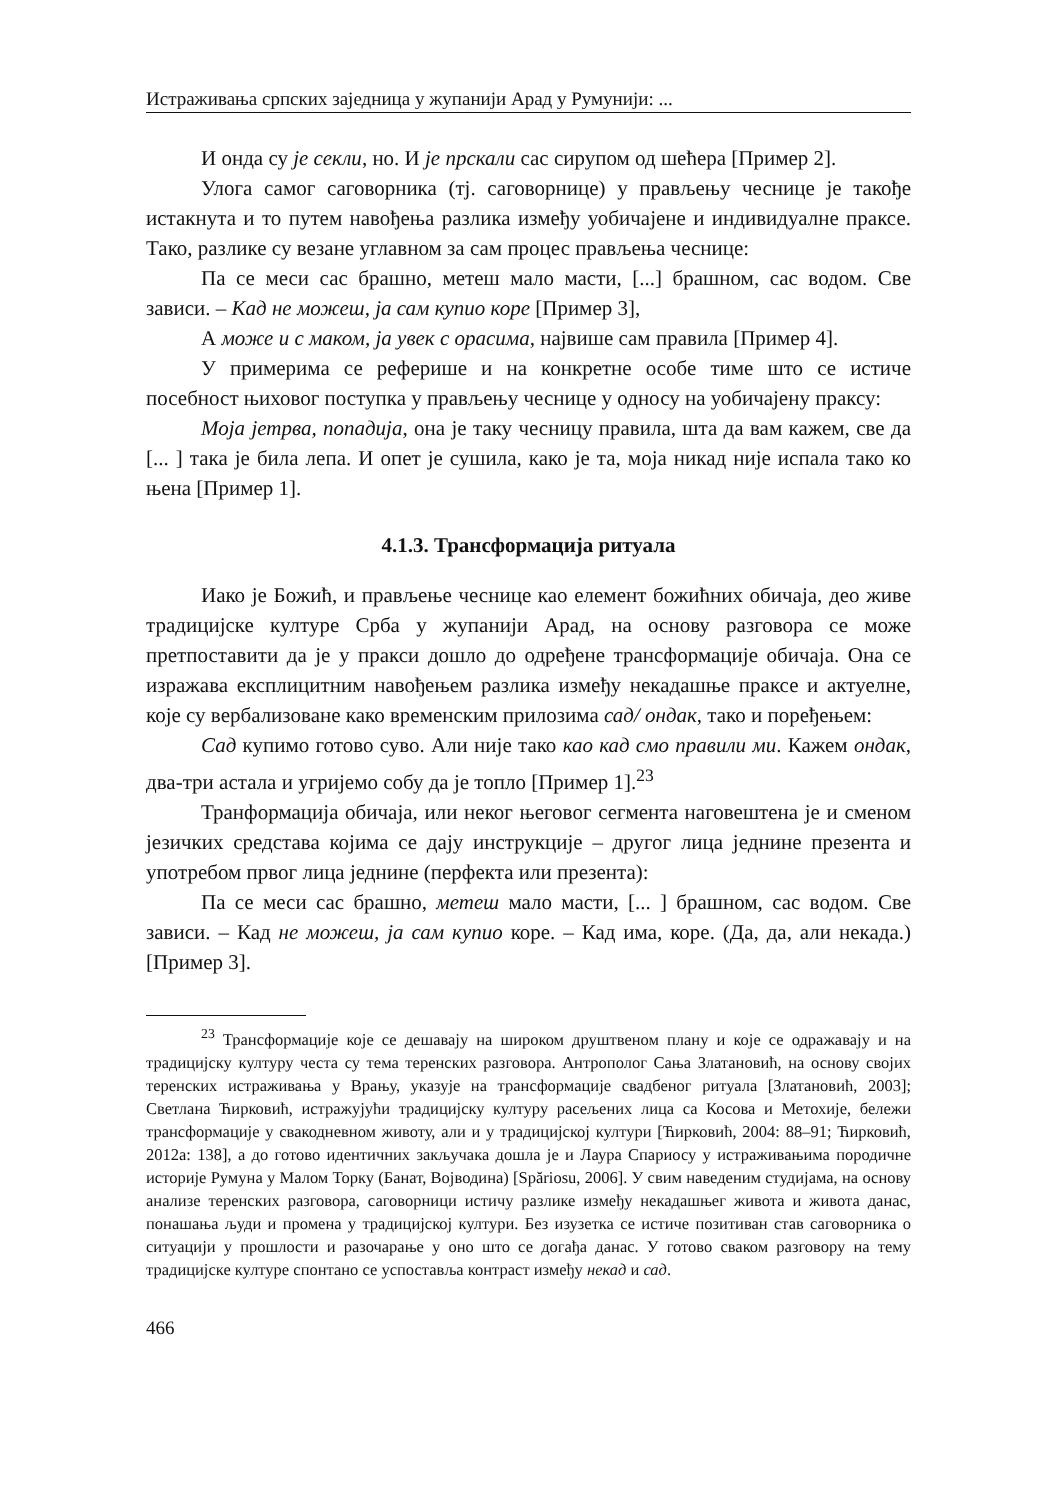Истраживања српских заједница у жупанији Арад у Румунији: ...
И онда су је секли, но. И је прскали сас сирупом од шећера [Пример 2].
Улога самог саговорника (тј. саговорнице) у прављењу чеснице је такође истакнута и то путем навођења разлика између уобичајене и индивидуалне праксе. Тако, разлике су везане углавном за сам процес прављења чеснице:
Па се меси сас брашно, метеш мало масти, [...] брашном, сас водом. Све зависи. – Кад не можеш, ја сам купио коре [Пример 3],
А може и с маком, ја увек с орасима, највише сам правила [Пример 4].
У примерима се реферише и на конкретне особе тиме што се истиче посебност њиховог поступка у прављењу чеснице у односу на уобичајену праксу:
Моја јетрва, попадија, она је таку чесницу правила, шта да вам кажем, све да [... ] така је била лепа. И опет је сушила, како је та, моја никад није испала тако ко њена [Пример 1].
4.1.3. Трансформација ритуала
Иако је Божић, и прављење чеснице као елемент божићних обичаја, део живе традицијске културе Срба у жупанији Арад, на основу разговора се може претпоставити да је у пракси дошло до одређене трансформације обичаја. Она се изражава експлицитним навођењем разлика између некадашње праксе и актуелне, које су вербализоване како временским прилозима сад/ ондак, тако и поређењем:
Сад купимо готово суво. Али није тако као кад смо правили ми. Кажем ондак, два-три астала и угријемо собу да је топло [Пример 1].<sup>23</sup>
Транформација обичаја, или неког његовог сегмента наговештена је и сменом језичких средстава којима се дају инструкције – другог лица једнине презента и употребом првог лица једнине (перфекта или презента):
Па се меси сас брашно, метеш мало масти, [... ] брашном, сас водом. Све зависи. – Кад не можеш, ја сам купио коре. – Кад има, коре. (Да, да, али некада.) [Пример 3].
<sup>23</sup> Трансформације које се дешавају на широком друштвеном плану и које се одражавају и на традицијску културу честа су тема теренских разговора. Антрополог Сања Златановић, на основу својих теренских истраживања у Врању, указује на трансформације свадбеног ритуала [Златановић, 2003]; Светлана Ћирковић, истражујући традицијску културу расељених лица са Косова и Метохије, бележи трансформације у свакодневном животу, али и у традицијској култури [Ћирковић, 2004: 88–91; Ћирковић, 2012а: 138], а до готово идентичних закључака дошла је и Лаура Спариосу у истраживањима породичне историје Румуна у Малом Торку (Банат, Војводина) [Spăriosu, 2006]. У свим наведеним студијама, на основу анализе теренских разговора, саговорници истичу разлике између некадашњег живота и живота данас, понашања људи и промена у традицијској култури. Без изузетка се истиче позитиван став саговорника о ситуацији у прошлости и разочарање у оно што се догађа данас. У готово сваком разговору на тему традицијске културе спонтано се успоставља контраст између некад и сад.
466